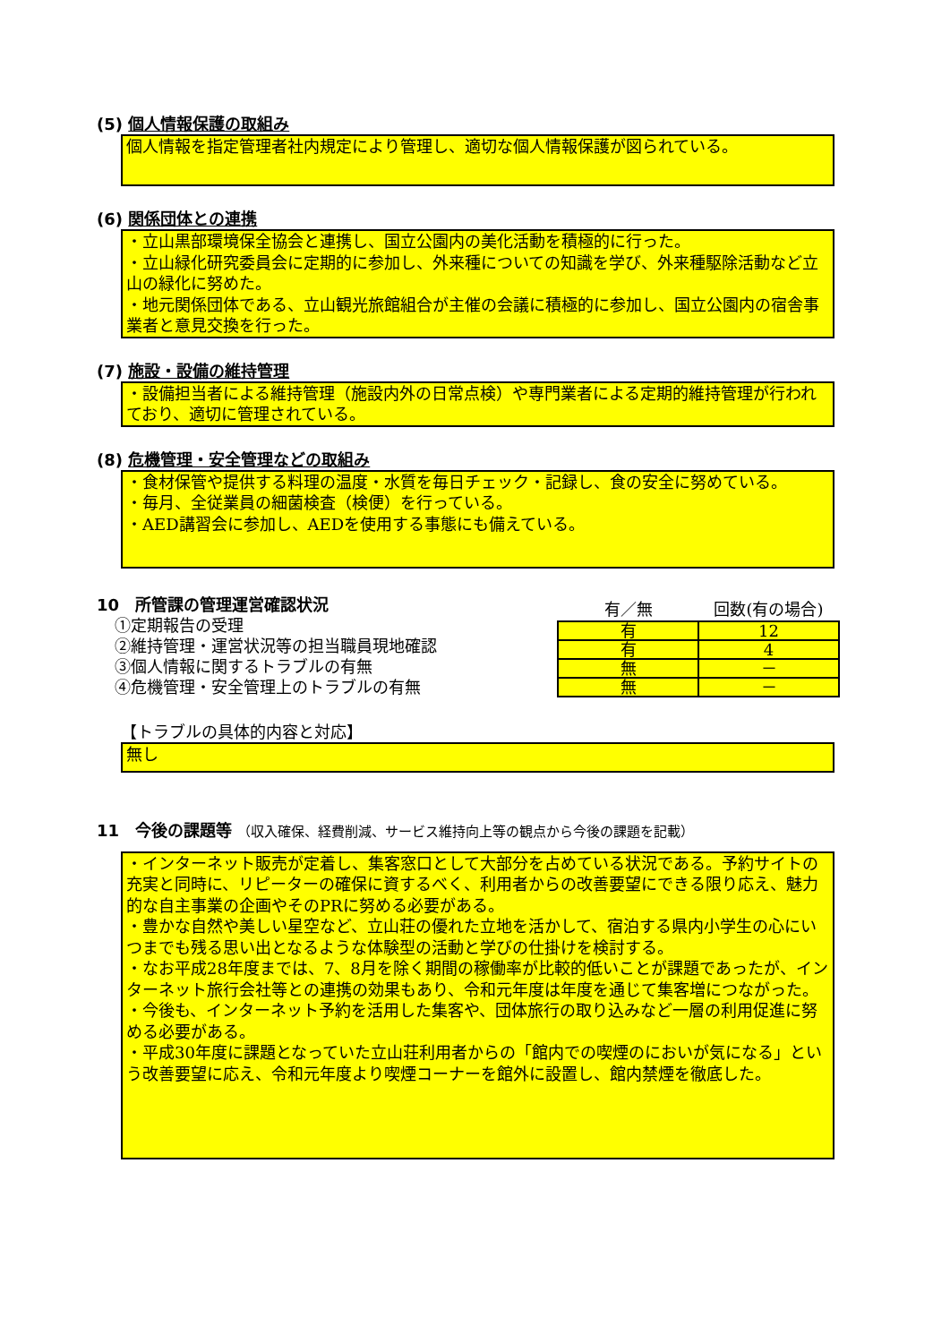(5) 個人情報保護の取組み
個人情報を指定管理者社内規定により管理し、適切な個人情報保護が図られている。
(6) 関係団体との連携
・立山黒部環境保全協会と連携し、国立公園内の美化活動を積極的に行った。
・立山緑化研究委員会に定期的に参加し、外来種についての知識を学び、外来種駆除活動など立山の緑化に努めた。
・地元関係団体である、立山観光旅館組合が主催の会議に積極的に参加し、国立公園内の宿舎事業者と意見交換を行った。
(7) 施設・設備の維持管理
・設備担当者による維持管理（施設内外の日常点検）や専門業者による定期的維持管理が行われており、適切に管理されている。
(8) 危機管理・安全管理などの取組み
・食材保管や提供する料理の温度・水質を毎日チェック・記録し、食の安全に努めている。
・毎月、全従業員の細菌検査（検便）を行っている。
・AED講習会に参加し、AEDを使用する事態にも備えている。
10　所管課の管理運営確認状況
①定期報告の受理
②維持管理・運営状況等の担当職員現地確認
③個人情報に関するトラブルの有無
④危機管理・安全管理上のトラブルの有無
| 有／無 | 回数(有の場合) |
| --- | --- |
| 有 | 12 |
| 有 | 4 |
| 無 | － |
| 無 | － |
【トラブルの具体的内容と対応】
無し
11　今後の課題等 （収入確保、経費削減、サービス維持向上等の観点から今後の課題を記載）
・インターネット販売が定着し、集客窓口として大部分を占めている状況である。予約サイトの充実と同時に、リピーターの確保に資するべく、利用者からの改善要望にできる限り応え、魅力的な自主事業の企画やそのPRに努める必要がある。
・豊かな自然や美しい星空など、立山荘の優れた立地を活かして、宿泊する県内小学生の心にいつまでも残る思い出となるような体験型の活動と学びの仕掛けを検討する。
・なお平成28年度までは、7、8月を除く期間の稼働率が比較的低いことが課題であったが、インターネット旅行会社等との連携の効果もあり、令和元年度は年度を通じて集客増につながった。
・今後も、インターネット予約を活用した集客や、団体旅行の取り込みなど一層の利用促進に努める必要がある。
・平成30年度に課題となっていた立山荘利用者からの「館内での喫煙のにおいが気になる」という改善要望に応え、令和元年度より喫煙コーナーを館外に設置し、館内禁煙を徹底した。